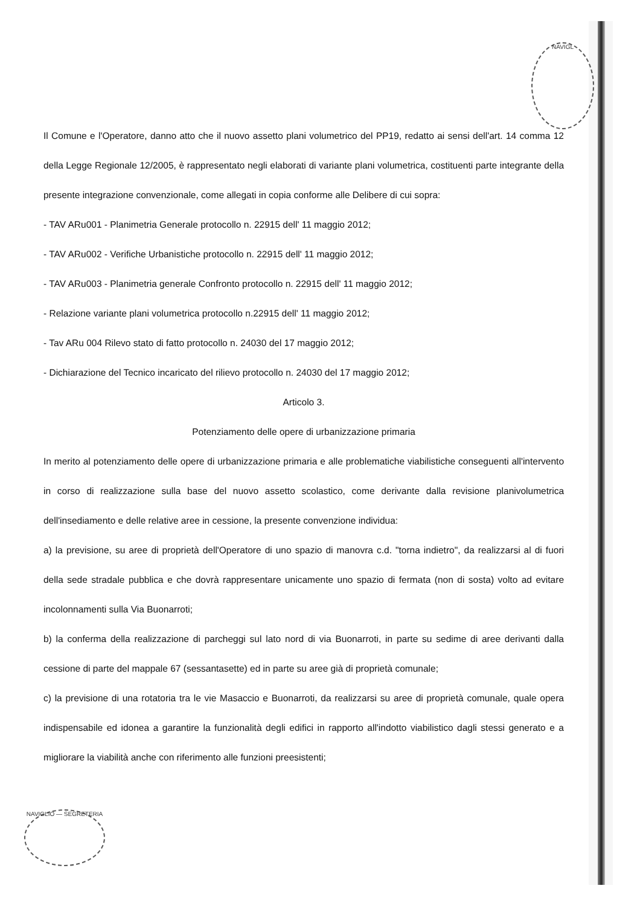NAVIGL
NAVIGLIO — SEGRETERIA
Il Comune e l'Operatore, danno atto che il nuovo assetto plani volumetrico del PP19, redatto ai sensi dell'art. 14 comma 12 della Legge Regionale 12/2005, è rappresentato negli elaborati di variante plani volumetrica, costituenti parte integrante della presente integrazione convenzionale, come allegati in copia conforme alle Delibere di cui sopra:
- TAV ARu001 - Planimetria Generale protocollo n. 22915 dell' 11 maggio 2012;
- TAV ARu002 - Verifiche Urbanistiche protocollo n. 22915 dell' 11 maggio 2012;
- TAV ARu003 - Planimetria generale Confronto protocollo n. 22915 dell' 11 maggio 2012;
- Relazione variante plani volumetrica protocollo n.22915 dell' 11 maggio 2012;
- Tav ARu 004 Rilevo stato di fatto protocollo n. 24030 del 17 maggio 2012;
- Dichiarazione del Tecnico incaricato del rilievo protocollo n. 24030 del 17 maggio 2012;
Articolo 3.
Potenziamento delle opere di urbanizzazione primaria
In merito al potenziamento delle opere di urbanizzazione primaria e alle problematiche viabilistiche conseguenti all'intervento in corso di realizzazione sulla base del nuovo assetto scolastico, come derivante dalla revisione planivolumetrica dell'insediamento e delle relative aree in cessione, la presente convenzione individua:
a) la previsione, su aree di proprietà dell'Operatore di uno spazio di manovra c.d. "torna indietro", da realizzarsi al di fuori della sede stradale pubblica e che dovrà rappresentare unicamente uno spazio di fermata (non di sosta) volto ad evitare incolonnamenti sulla Via Buonarroti;
b) la conferma della realizzazione di parcheggi sul lato nord di via Buonarroti, in parte su sedime di aree derivanti dalla cessione di parte del mappale 67 (sessantasette) ed in parte su aree già di proprietà comunale;
c) la previsione di una rotatoria tra le vie Masaccio e Buonarroti, da realizzarsi su aree di proprietà comunale, quale opera indispensabile ed idonea a garantire la funzionalità degli edifici in rapporto all'indotto viabilistico dagli stessi generato e a migliorare la viabilità anche con riferimento alle funzioni preesistenti;